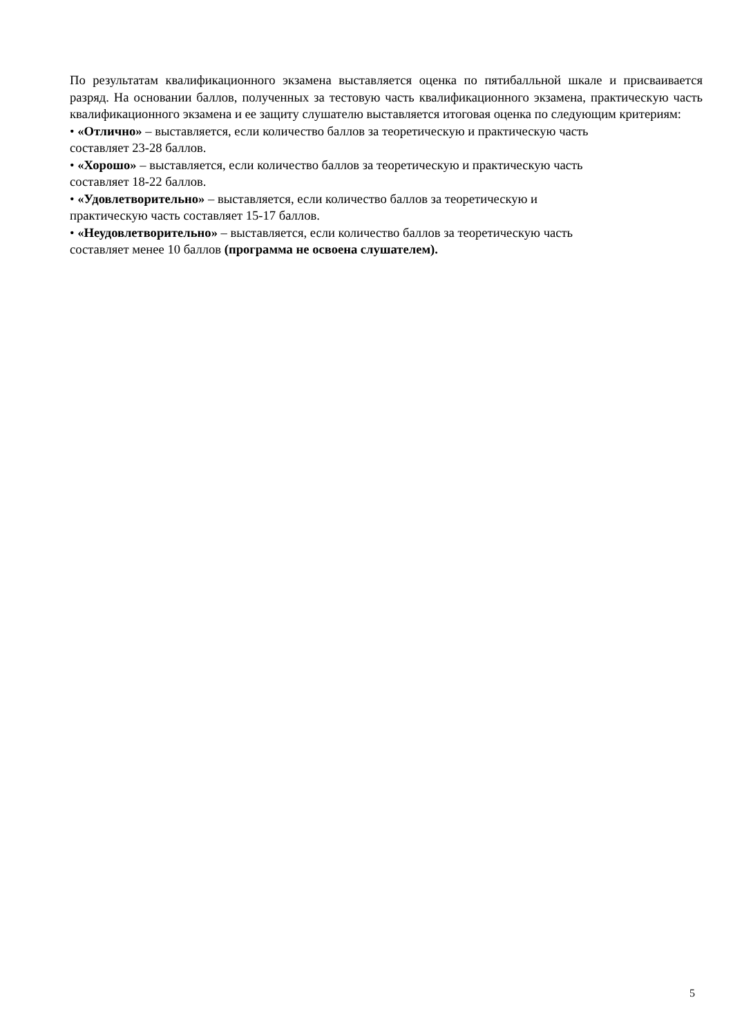По результатам квалификационного экзамена выставляется оценка по пятибалльной шкале и присваивается разряд. На основании баллов, полученных за тестовую часть квалификационного экзамена, практическую часть квалификационного экзамена и ее защиту слушателю выставляется итоговая оценка по следующим критериям:
• «Отлично» – выставляется, если количество баллов за теоретическую и практическую часть
составляет 23-28 баллов.
• «Хорошо» – выставляется, если количество баллов за теоретическую и практическую часть
составляет 18-22 баллов.
• «Удовлетворительно» – выставляется, если количество баллов за теоретическую и
практическую часть составляет 15-17 баллов.
• «Неудовлетворительно» – выставляется, если количество баллов за теоретическую часть
составляет менее 10 баллов (программа не освоена слушателем).
5